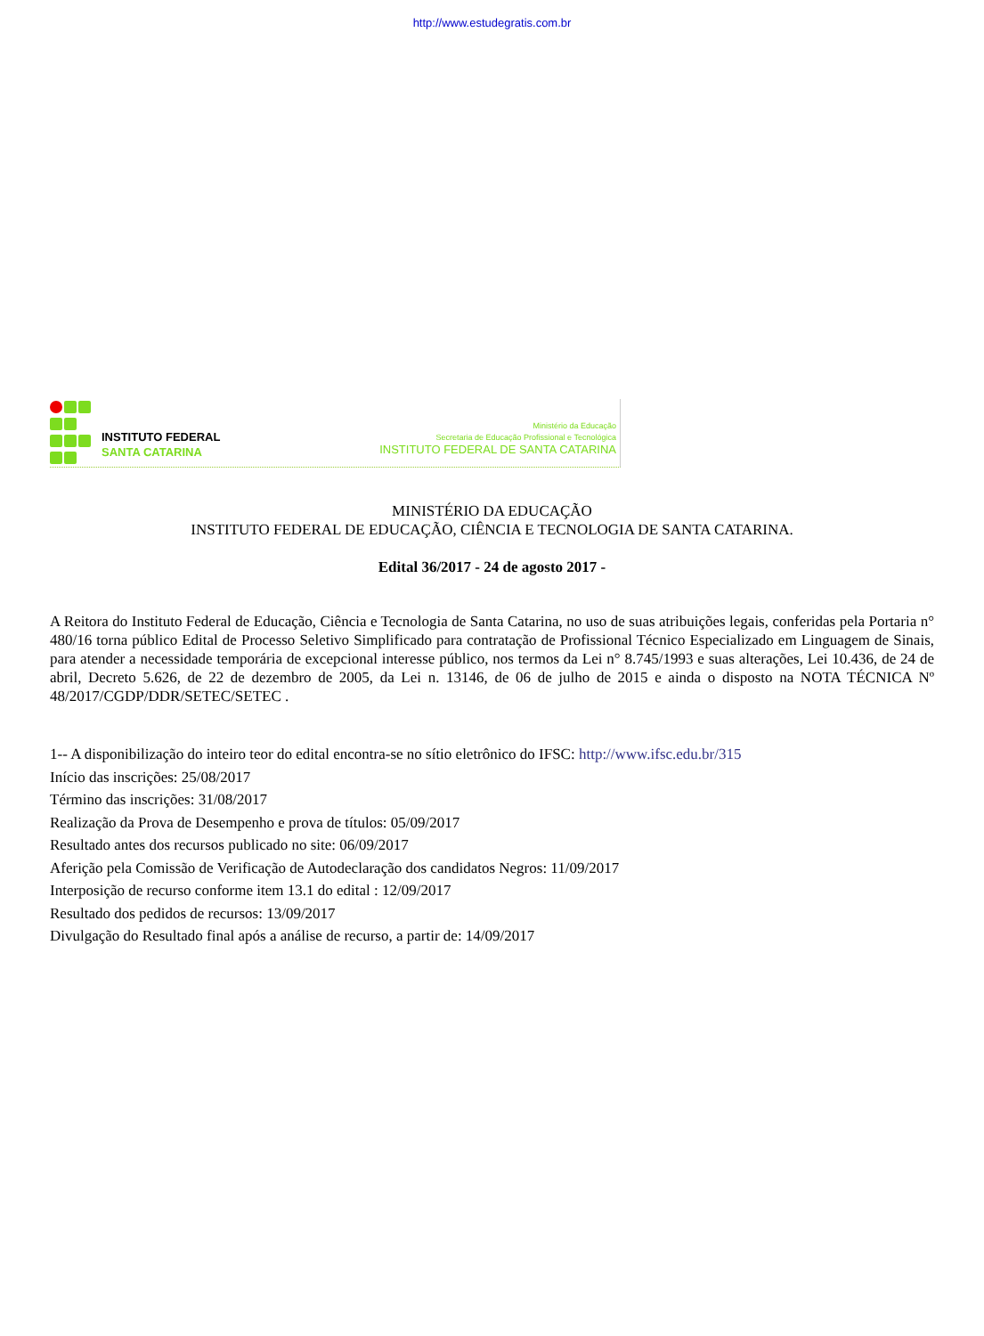http://www.estudegratis.com.br
INSTITUTO FEDERAL
SANTA CATARINA
Ministério da Educação
Secretaria de Educação Profissional e Tecnológica
INSTITUTO FEDERAL DE SANTA CATARINA
MINISTÉRIO DA EDUCAÇÃO
INSTITUTO FEDERAL DE EDUCAÇÃO, CIÊNCIA E TECNOLOGIA DE SANTA CATARINA.
Edital 36/2017 - 24 de agosto 2017 -
A Reitora do Instituto Federal de Educação, Ciência e Tecnologia de Santa Catarina, no uso de suas atribuições legais, conferidas pela Portaria n° 480/16 torna público Edital de Processo Seletivo Simplificado para contratação de Profissional Técnico Especializado em Linguagem de Sinais, para atender a necessidade temporária de excepcional interesse público, nos termos da Lei n° 8.745/1993 e suas alterações, Lei 10.436, de 24 de abril, Decreto 5.626, de 22 de dezembro de 2005, da Lei n. 13146, de 06 de julho de 2015 e ainda o disposto na NOTA TÉCNICA Nº 48/2017/CGDP/DDR/SETEC/SETEC .
1-- A disponibilização do inteiro teor do edital encontra-se no sítio eletrônico do IFSC: http://www.ifsc.edu.br/315
Início das inscrições: 25/08/2017
Término das inscrições: 31/08/2017
Realização da Prova de Desempenho e prova de títulos: 05/09/2017
Resultado antes dos recursos publicado no site: 06/09/2017
Aferição pela Comissão de Verificação de Autodeclaração dos candidatos Negros: 11/09/2017
Interposição de recurso conforme item 13.1 do edital : 12/09/2017
Resultado dos pedidos de recursos: 13/09/2017
Divulgação do Resultado final após a análise de recurso, a partir de: 14/09/2017